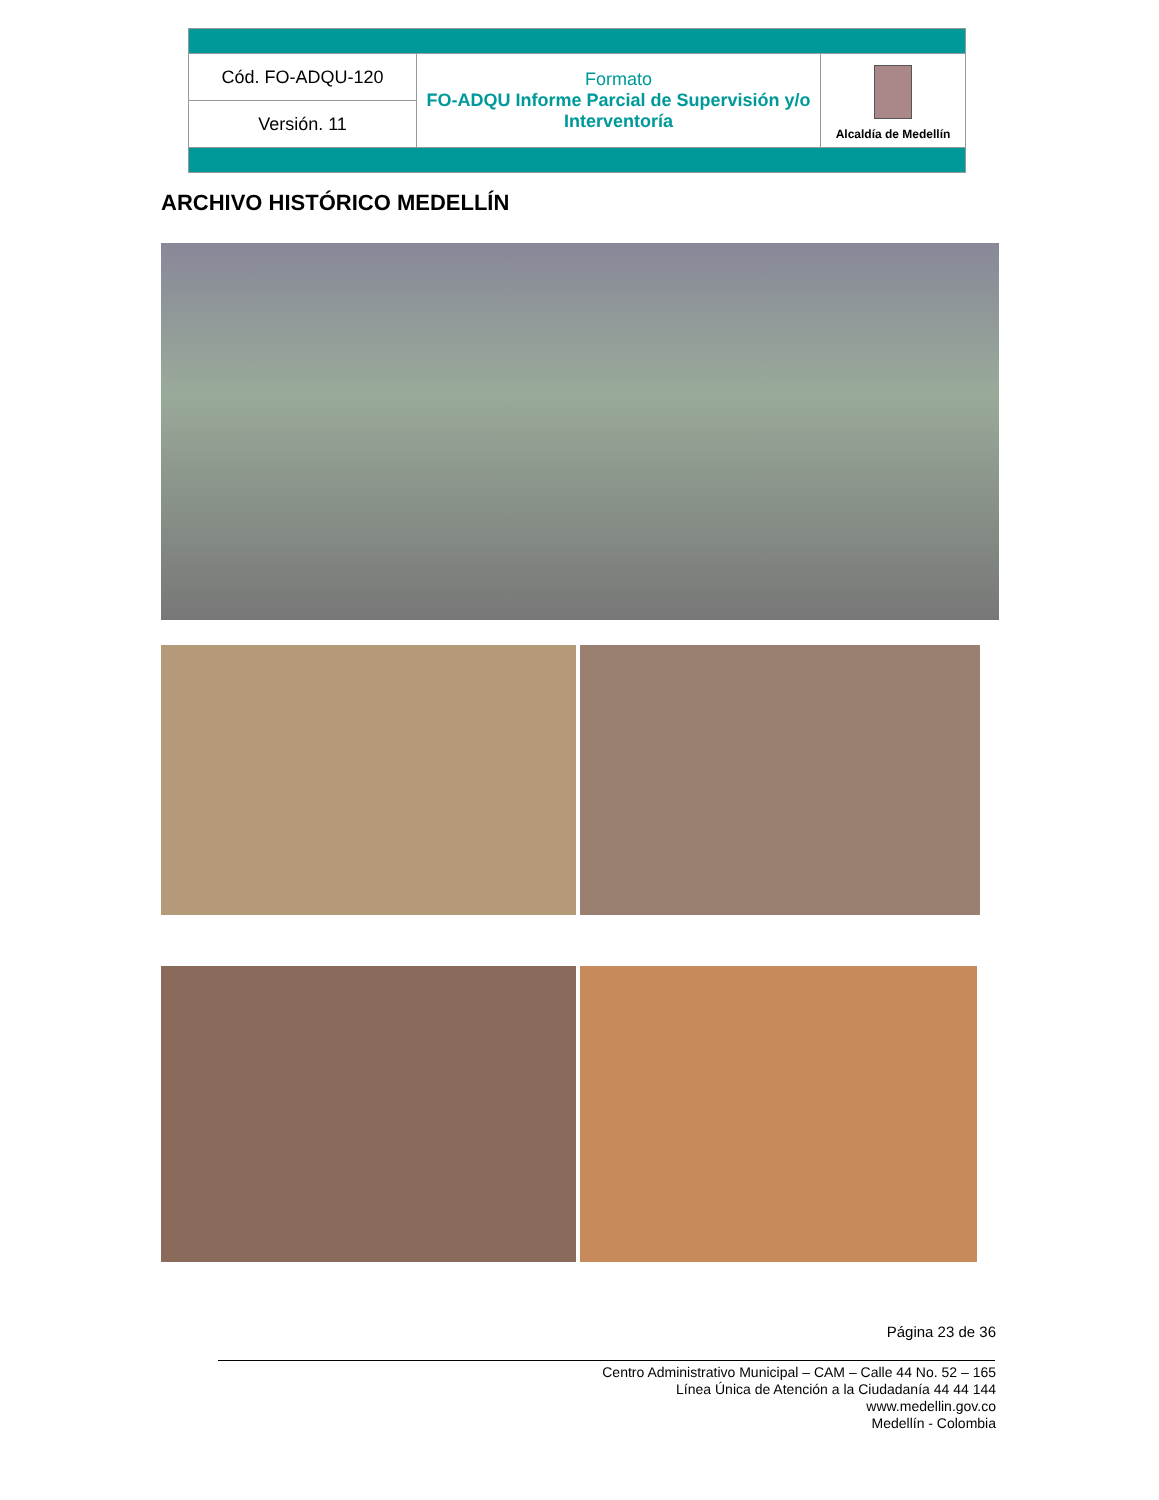| Cód. FO-ADQU-120 | Formato FO-ADQU Informe Parcial de Supervisión y/o Interventoría | Alcaldía de Medellín |
| Versión. 11 | | |
ARCHIVO HISTÓRICO MEDELLÍN
Página 23 de 36
Centro Administrativo Municipal – CAM – Calle 44 No. 52 – 165
Línea Única de Atención a la Ciudadanía 44 44 144
www.medellin.gov.co
Medellín - Colombia